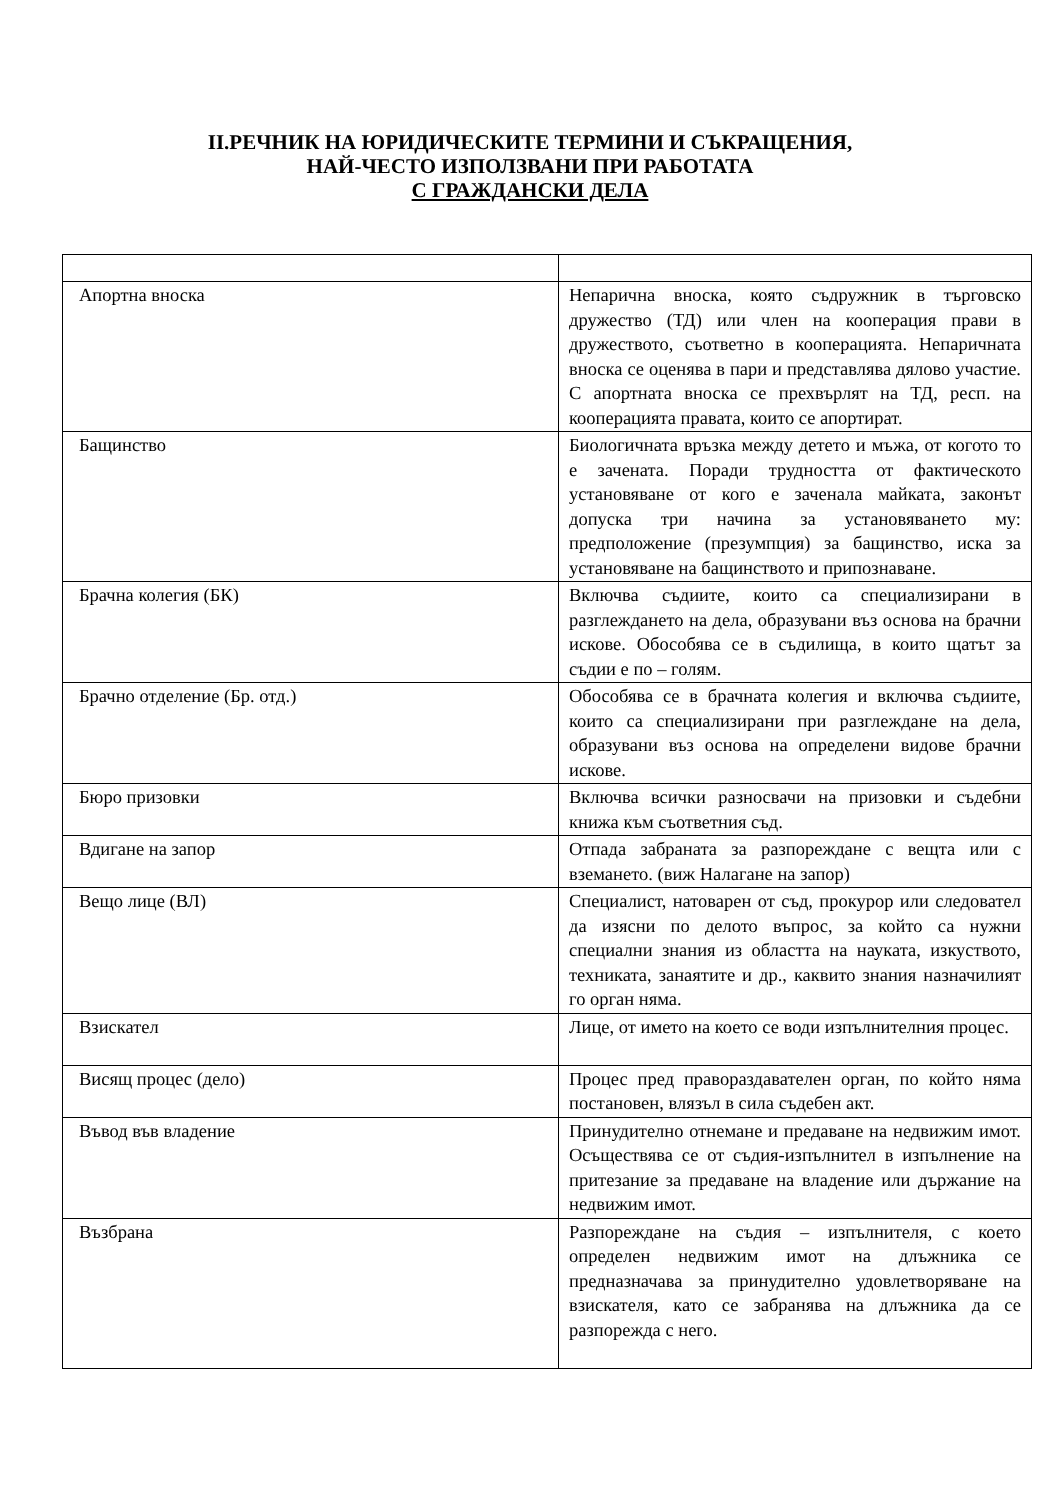II.РЕЧНИК НА ЮРИДИЧЕСКИТЕ ТЕРМИНИ И СЪКРАЩЕНИЯ,
НАЙ-ЧЕСТО ИЗПОЛЗВАНИ ПРИ РАБОТАТА
С ГРАЖДАНСКИ ДЕЛА
| Апортна вноска | Непарична вноска, която съдружник в търговско дружество (ТД) или член на кооперация прави в дружеството, съответно в кооперацията. Непаричната вноска се оценява в пари и представлява дялово участие. С апортната вноска се прехвърлят на ТД, респ. на кооперацията правата, които се апортират. |
| Бащинство | Биологичната връзка между детето и мъжа, от когото то е зачената. Поради трудността от фактическото установяване от кого е заченала майката, законът допуска три начина за установяването му: предположение (презумпция) за бащинство, иска за установяване на бащинството и припознаване. |
| Брачна колегия (БК) | Включва съдиите, които са специализирани в разглеждането на дела, образувани въз основа на брачни искове. Обособява се в съдилища, в които щатът за съдии е по – голям. |
| Брачно отделение (Бр. отд.) | Обособява се в брачната колегия и включва съдиите, които са специализирани при разглеждане на дела, образувани въз основа на определени видове брачни искове. |
| Бюро призовки | Включва всички разносвачи на призовки и съдебни книжа към съответния съд. |
| Вдигане на запор | Отпада забраната за разпореждане с вещта или с вземането. (виж Налагане на запор) |
| Вещо лице (ВЛ) | Специалист, натоварен от съд, прокурор или следовател да изясни по делото въпрос, за който са нужни специални знания из областта на науката, изкуството, техниката, занаятите и др., каквито знания назначилият го орган няма. |
| Взискател | Лице, от името на което се води изпълнителния процес. |
| Висящ процес (дело) | Процес пред правораздавателен орган, по който няма постановен, влязъл в сила съдебен акт. |
| Въвод във владение | Принудително отнемане и предаване на недвижим имот. Осъществява се от съдия-изпълнител в изпълнение на притезание за предаване на владение или държание на недвижим имот. |
| Възбрана | Разпореждане на съдия – изпълнителя, с което определен недвижим имот на длъжника се предназначава за принудително удовлетворяване на взискателя, като се забранява на длъжника да се разпорежда с него. |